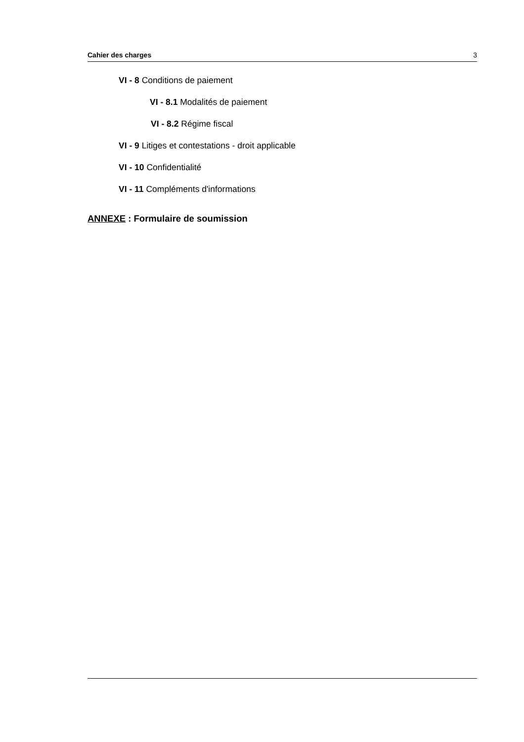Cahier des charges 3
VI - 8 Conditions de paiement
VI - 8.1 Modalités de paiement
VI - 8.2 Régime fiscal
VI - 9 Litiges et contestations - droit applicable
VI - 10 Confidentialité
VI - 11 Compléments d'informations
ANNEXE : Formulaire de soumission